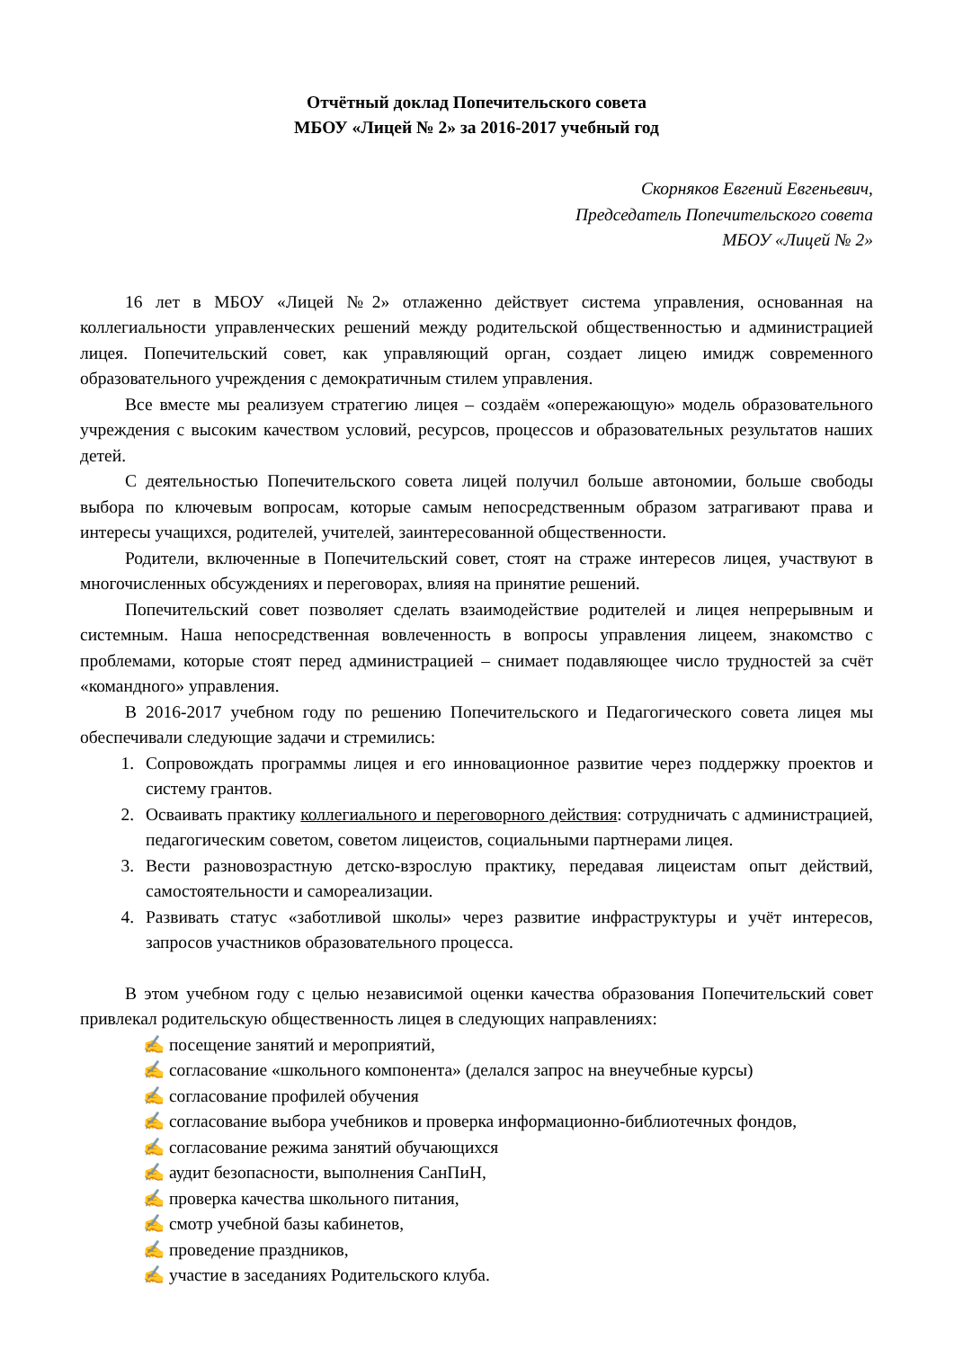Отчётный доклад Попечительского совета
МБОУ «Лицей № 2» за 2016-2017 учебный год
Скорняков Евгений Евгеньевич,
Председатель Попечительского совета
МБОУ «Лицей № 2»
16 лет в МБОУ «Лицей №2» отлаженно действует система управления, основанная на коллегиальности управленческих решений между родительской общественностью и администрацией лицея. Попечительский совет, как управляющий орган, создает лицею имидж современного образовательного учреждения с демократичным стилем управления.
Все вместе мы реализуем стратегию лицея – создаём «опережающую» модель образовательного учреждения с высоким качеством условий, ресурсов, процессов и образовательных результатов наших детей.
С деятельностью Попечительского совета лицей получил больше автономии, больше свободы выбора по ключевым вопросам, которые самым непосредственным образом затрагивают права и интересы учащихся, родителей, учителей, заинтересованной общественности.
Родители, включенные в Попечительский совет, стоят на страже интересов лицея, участвуют в многочисленных обсуждениях и переговорах, влияя на принятие решений.
Попечительский совет позволяет сделать взаимодействие родителей и лицея непрерывным и системным. Наша непосредственная вовлеченность в вопросы управления лицеем, знакомство с проблемами, которые стоят перед администрацией – снимает подавляющее число трудностей за счёт «командного» управления.
В 2016-2017 учебном году по решению Попечительского и Педагогического совета лицея мы обеспечивали следующие задачи и стремились:
1. Сопровождать программы лицея и его инновационное развитие через поддержку проектов и систему грантов.
2. Осваивать практику коллегиального и переговорного действия: сотрудничать с администрацией, педагогическим советом, советом лицеистов, социальными партнерами лицея.
3. Вести разновозрастную детско-взрослую практику, передавая лицеистам опыт действий, самостоятельности и самореализации.
4. Развивать статус «заботливой школы» через развитие инфраструктуры и учёт интересов, запросов участников образовательного процесса.
В этом учебном году с целью независимой оценки качества образования Попечительский совет привлекал родительскую общественность лицея в следующих направлениях:
✍ посещение занятий и мероприятий,
✍ согласование «школьного компонента» (делался запрос на внеучебные курсы)
✍ согласование профилей обучения
✍ согласование выбора учебников и проверка информационно-библиотечных фондов,
✍ согласование режима занятий обучающихся
✍ аудит безопасности, выполнения СанПиН,
✍ проверка качества школьного питания,
✍ смотр учебной базы кабинетов,
✍ проведение праздников,
✍ участие в заседаниях Родительского клуба.